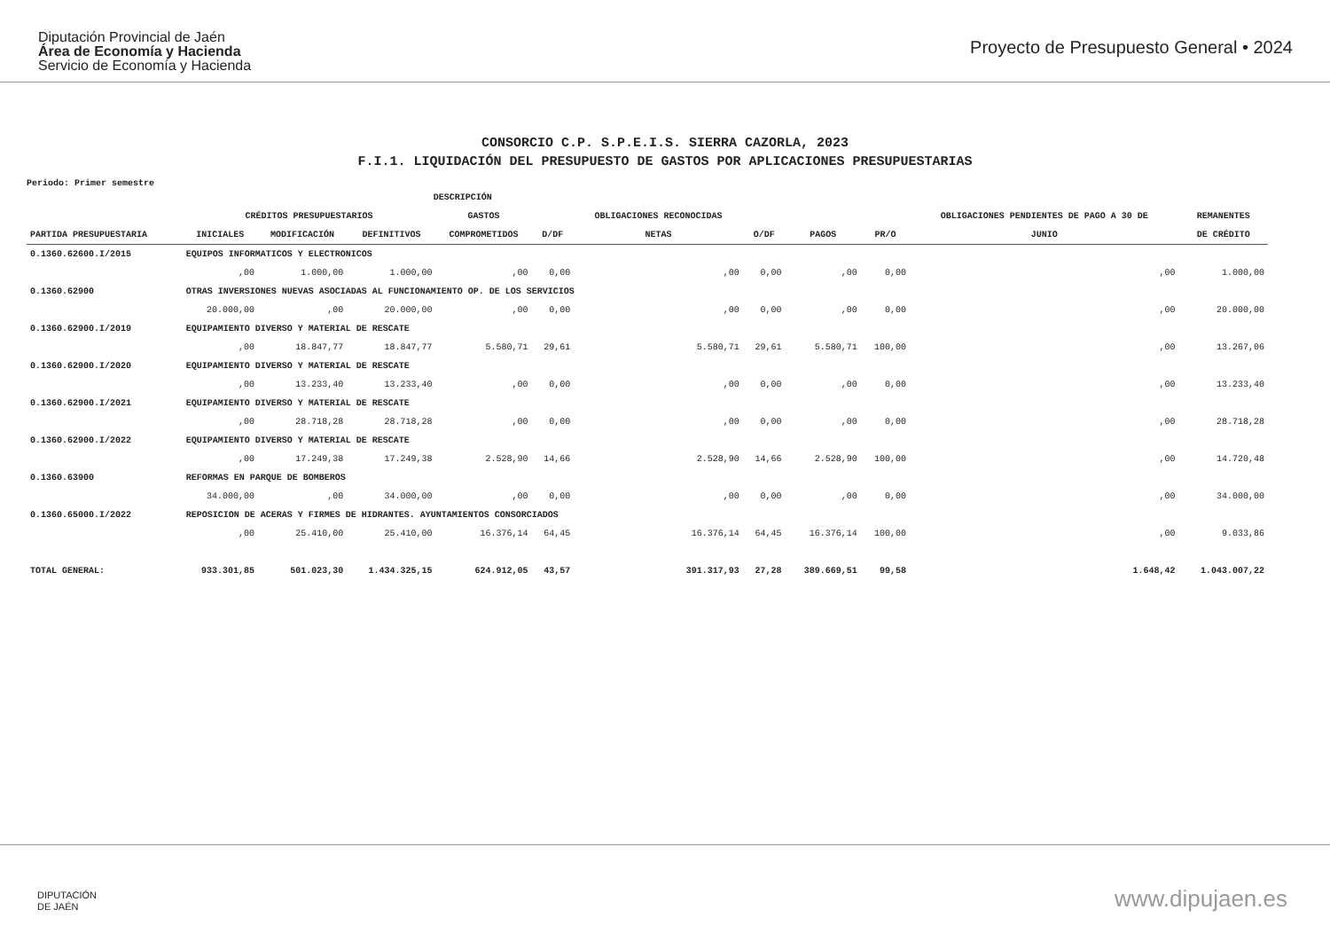Diputación Provincial de Jaén
Área de Economía y Hacienda
Servicio de Economía y Hacienda
Proyecto de Presupuesto General • 2024
CONSORCIO C.P. S.P.E.I.S. SIERRA CAZORLA, 2023
F.I.1. LIQUIDACIÓN DEL PRESUPUESTO DE GASTOS POR APLICACIONES PRESUPUESTARIAS
Periodo: Primer semestre
| | DESCRIPCIÓN | | | | | | | | | | |
| --- | --- | --- | --- | --- | --- | --- | --- | --- | --- | --- | --- |
| | CRÉDITOS PRESUPUESTARIOS | | | GASTOS | | OBLIGACIONES RECONOCIDAS | | | | OBLIGACIONES PENDIENTES DE PAGO A 30 DE | REMANENTES |
| PARTIDA PRESUPUESTARIA | INICIALES | MODIFICACIÓN | DEFINITIVOS | COMPROMETIDOS | D/DF | NETAS | O/DF | PAGOS | PR/O | JUNIO | DE CRÉDITO |
| 0.1360.62600.I/2015 | EQUIPOS INFORMATICOS Y ELECTRONICOS | | | | | | | | | | |
| | ,00 | 1.000,00 | 1.000,00 | ,00 | 0,00 | ,00 | 0,00 | ,00 | 0,00 | ,00 | 1.000,00 |
| 0.1360.62900 | OTRAS INVERSIONES NUEVAS ASOCIADAS AL FUNCIONAMIENTO OP. DE LOS SERVICIOS | | | | | | | | | | |
| | 20.000,00 | ,00 | 20.000,00 | ,00 | 0,00 | ,00 | 0,00 | ,00 | 0,00 | ,00 | 20.000,00 |
| 0.1360.62900.I/2019 | EQUIPAMIENTO DIVERSO Y MATERIAL DE RESCATE | | | | | | | | | | |
| | ,00 | 18.847,77 | 18.847,77 | 5.580,71 | 29,61 | 5.580,71 | 29,61 | 5.580,71 | 100,00 | ,00 | 13.267,06 |
| 0.1360.62900.I/2020 | EQUIPAMIENTO DIVERSO Y MATERIAL DE RESCATE | | | | | | | | | | |
| | ,00 | 13.233,40 | 13.233,40 | ,00 | 0,00 | ,00 | 0,00 | ,00 | 0,00 | ,00 | 13.233,40 |
| 0.1360.62900.I/2021 | EQUIPAMIENTO DIVERSO Y MATERIAL DE RESCATE | | | | | | | | | | |
| | ,00 | 28.718,28 | 28.718,28 | ,00 | 0,00 | ,00 | 0,00 | ,00 | 0,00 | ,00 | 28.718,28 |
| 0.1360.62900.I/2022 | EQUIPAMIENTO DIVERSO Y MATERIAL DE RESCATE | | | | | | | | | | |
| | ,00 | 17.249,38 | 17.249,38 | 2.528,90 | 14,66 | 2.528,90 | 14,66 | 2.528,90 | 100,00 | ,00 | 14.720,48 |
| 0.1360.63900 | REFORMAS EN PARQUE DE BOMBEROS | | | | | | | | | | |
| | 34.000,00 | ,00 | 34.000,00 | ,00 | 0,00 | ,00 | 0,00 | ,00 | 0,00 | ,00 | 34.000,00 |
| 0.1360.65000.I/2022 | REPOSICION DE ACERAS Y FIRMES DE HIDRANTES. AYUNTAMIENTOS CONSORCIADOS | | | | | | | | | | |
| | ,00 | 25.410,00 | 25.410,00 | 16.376,14 | 64,45 | 16.376,14 | 64,45 | 16.376,14 | 100,00 | ,00 | 9.033,86 |
| TOTAL GENERAL: | 933.301,85 | 501.023,30 | 1.434.325,15 | 624.912,05 | 43,57 | 391.317,93 | 27,28 | 389.669,51 | 99,58 | 1.648,42 | 1.043.007,22 |
DIPUTACIÓN
DE JAÉN
www.dipujaen.es